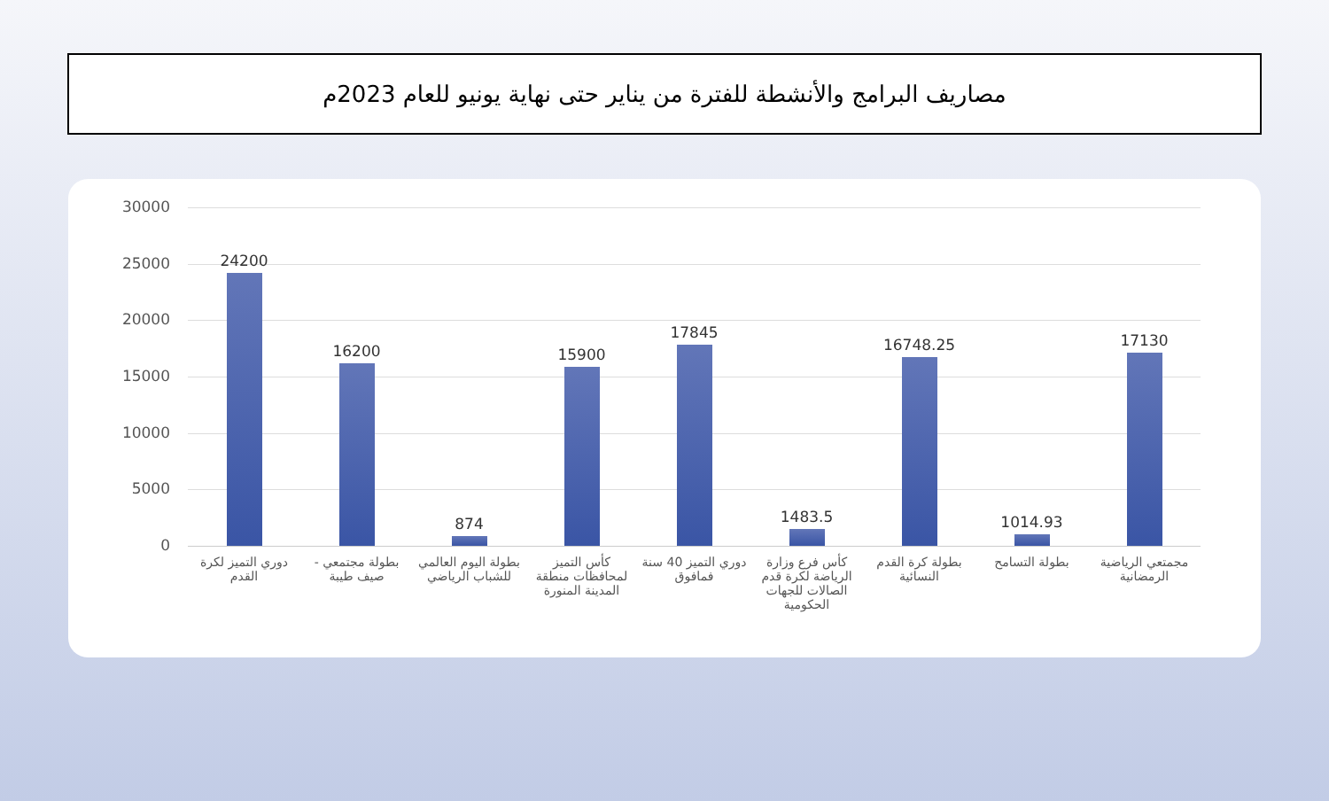مصاريف البرامج والأنشطة للفترة من يناير حتى نهاية يونيو للعام 2023م
30000
25000
20000
15000
10000
5000
0
24200
16200
874
15900
17845
1483.5
16748.25
1014.93
17130
دوري التميز لكرة القدم بطولة مجتمعي - صيف طيبة بطولة اليوم العالمي للشباب الرياضي
كأس التميز لمحافظات منطقة المدينة المنورة
دوري التميز 40 سنة فمافوق كأس فرع وزارة الرياضة لكرة قدم الصالات للجهات الحكومية
بطولة كرة القدم النسائية بطولة التسامح مجمتعي الرياضية الرمضانية